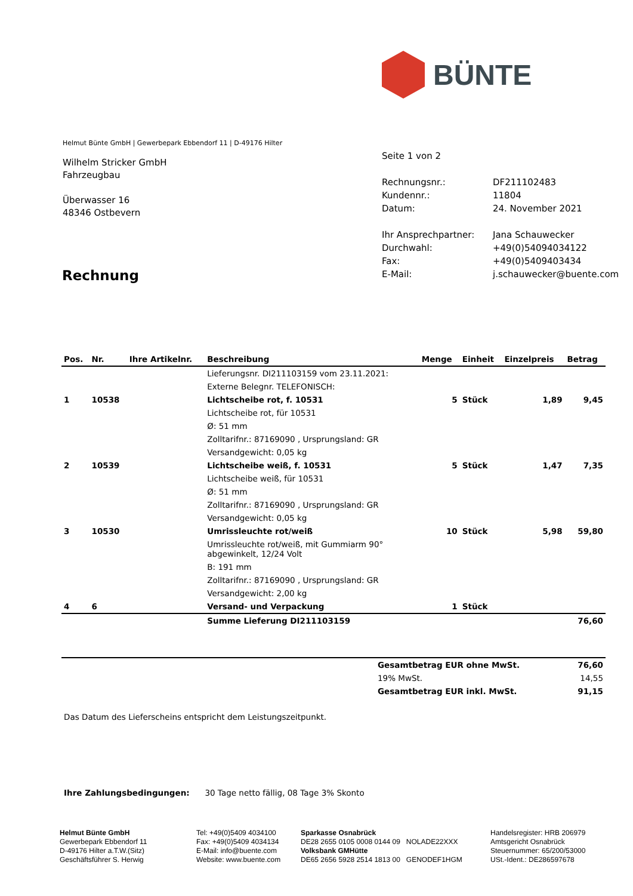BÜNTE
Helmut Bünte GmbH | Gewerbepark Ebbendorf 11 | D-49176 Hilter
Wilhelm Stricker GmbH
Fahrzeugbau
Überwasser 16
48346 Ostbevern
Seite 1 von 2
| Rechnungsnr.: | DF211102483 |
| Kundennr.: | 11804 |
| Datum: | 24. November 2021 |
| Ihr Ansprechpartner: | Jana Schauwecker |
| Durchwahl: | +49(0)54094034122 |
| Fax: | +49(0)5409403434 |
| E-Mail: | j.schauwecker@buente.com |
Rechnung
| Pos. | Nr. | Ihre Artikelnr. | Beschreibung | Menge | Einheit | Einzelpreis | Betrag |
| --- | --- | --- | --- | --- | --- | --- | --- |
| | | | Lieferungsnr. DI211103159 vom 23.11.2021: | | | | |
| | | | Externe Belegnr. TELEFONISCH: | | | | |
| 1 | 10538 | | Lichtscheibe rot, f. 10531 | 5 | Stück | 1,89 | 9,45 |
| | | | Lichtscheibe rot, für 10531 | | | | |
| | | | Ø: 51 mm | | | | |
| | | | Zolltarifnr.: 87169090 , Ursprungsland: GR | | | | |
| | | | Versandgewicht: 0,05 kg | | | | |
| 2 | 10539 | | Lichtscheibe weiß, f. 10531 | 5 | Stück | 1,47 | 7,35 |
| | | | Lichtscheibe weiß, für 10531 | | | | |
| | | | Ø: 51 mm | | | | |
| | | | Zolltarifnr.: 87169090 , Ursprungsland: GR | | | | |
| | | | Versandgewicht: 0,05 kg | | | | |
| 3 | 10530 | | Umrissleuchte rot/weiß | 10 | Stück | 5,98 | 59,80 |
| | | | Umrissleuchte rot/weiß, mit Gummiarm 90° abgewinkelt, 12/24 Volt | | | | |
| | | | B: 191 mm | | | | |
| | | | Zolltarifnr.: 87169090 , Ursprungsland: GR | | | | |
| | | | Versandgewicht: 2,00 kg | | | | |
| 4 | 6 | | Versand- und Verpackung | 1 | Stück | | |
| | | | Summe Lieferung DI211103159 | | | | 76,60 |
| Gesamtbetrag EUR ohne MwSt. | 76,60 |
| 19% MwSt. | 14,55 |
| Gesamtbetrag EUR inkl. MwSt. | 91,15 |
Das Datum des Lieferscheins entspricht dem Leistungszeitpunkt.
Ihre Zahlungsbedingungen: 30 Tage netto fällig, 08 Tage 3% Skonto
Helmut Bünte GmbH
Gewerbepark Ebbendorf 11
D-49176 Hilter a.T.W.(Sitz)
Geschäftsführer S. Herwig
Tel: +49(0)5409 4034100
Fax: +49(0)5409 4034134
E-Mail: info@buente.com
Website: www.buente.com
Sparkasse Osnabrück
DE28 2655 0105 0008 0144 09 NOLADE22XXX
Volksbank GMHütte
DE65 2656 5928 2514 1813 00 GENODEF1HGM
Handelsregister: HRB 206979
Amtsgericht Osnabrück
Steuernummer: 65/200/53000
USt.-Ident.: DE286597678